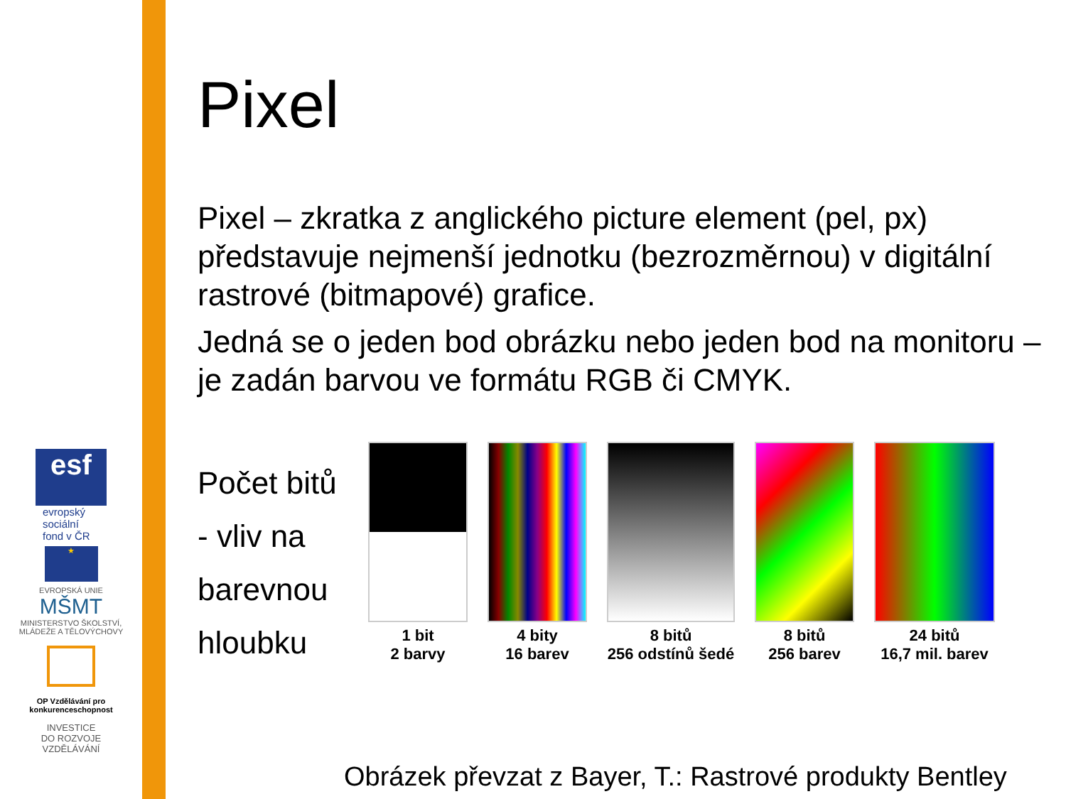esf
evropský
sociální
fond v ČR
★
EVROPSKÁ UNIE
MŠMT
MINISTERSTVO ŠKOLSTVÍ, MLÁDEŽE A TĚLOVÝCHOVY
OP Vzdělávání pro konkurenceschopnost
INVESTICE
DO ROZVOJE
VZDĚLÁVÁNÍ
Pixel
Pixel – zkratka z anglického picture element (pel, px) představuje nejmenší jednotku (bezrozměrnou) v digitální rastrové (bitmapové) grafice.
Jedná se o jeden bod obrázku nebo jeden bod na monitoru – je zadán barvou ve formátu RGB či CMYK.
Počet bitů
- vliv na
barevnou
hloubku
1 bit
2 barvy
4 bity
16 barev
8 bitů
256 odstínů šedé
8 bitů
256 barev
24 bitů
16,7 mil. barev
Obrázek převzat z Bayer, T.: Rastrové produkty Bentley